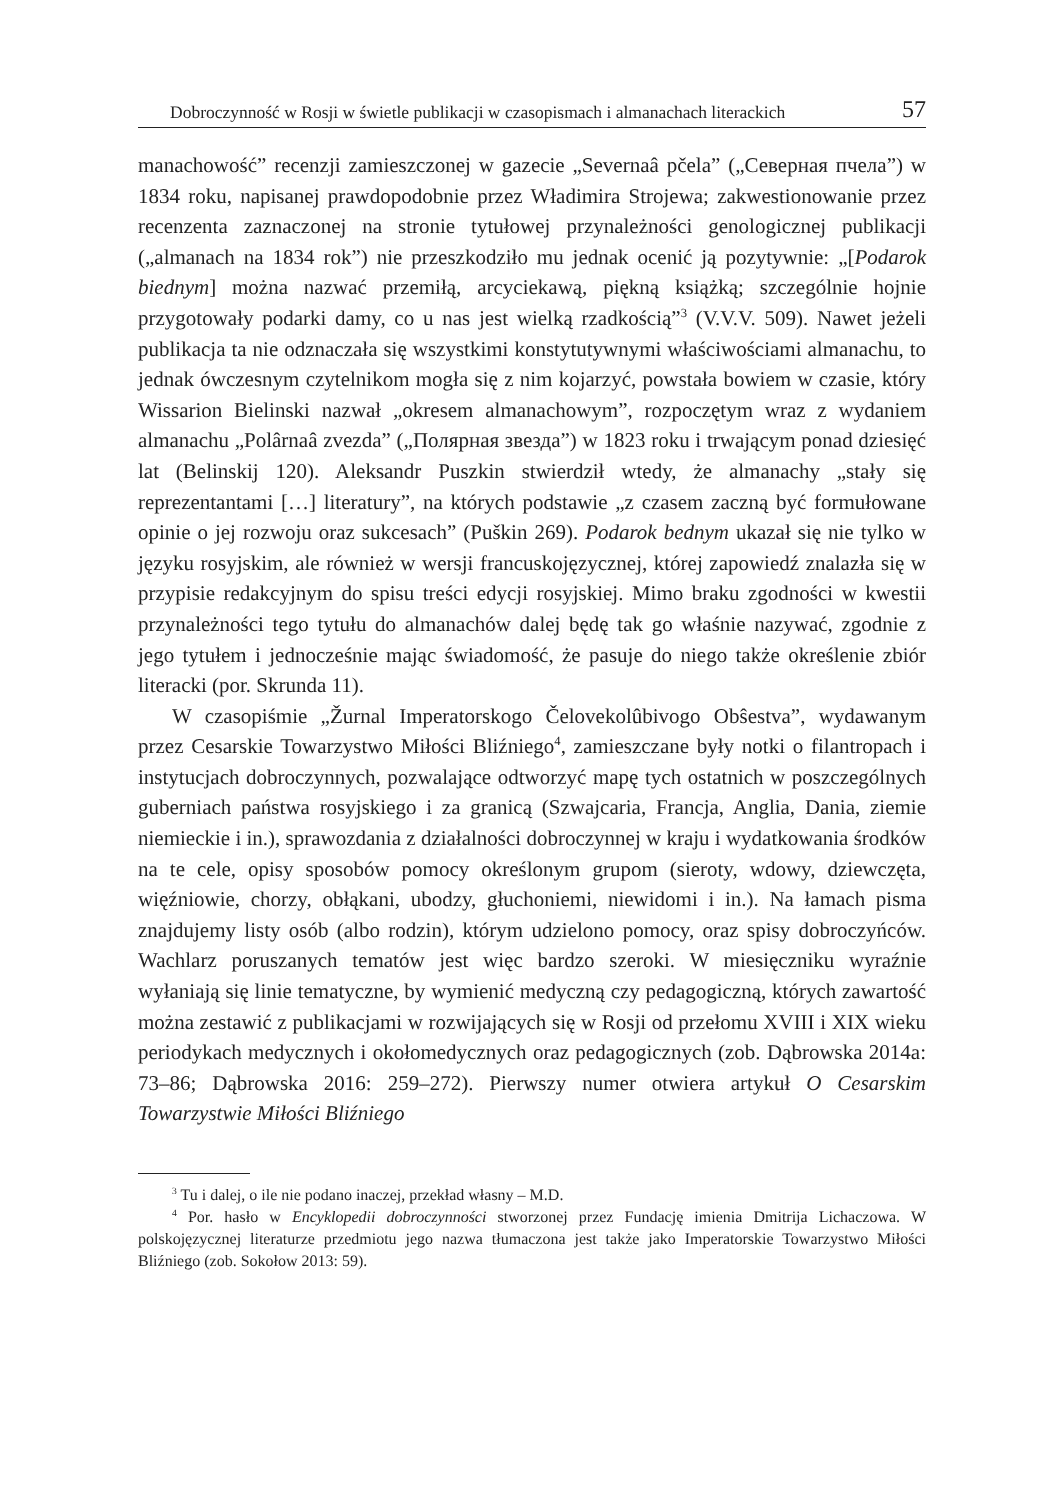Dobroczynność w Rosji w świetle publikacji w czasopismach i almanachach literackich 57
manachowość” recenzji zamieszczonej w gazecie „Severnaâ pčela” („Северная пчела”) w 1834 roku, napisanej prawdopodobnie przez Władimira Strojewa; zakwestionowanie przez recenzenta zaznaczonej na stronie tytułowej przynależności genologicznej publikacji („almanach na 1834 rok”) nie przeszkodziło mu jednak ocenić ją pozytywnie: „[Podarok biednym] można nazwać przemiłą, arcyciekawą, piękną książką; szczególnie hojnie przygotowały podarki damy, co u nas jest wielką rzadkością”<sup>3</sup> (V.V.V. 509). Nawet jeżeli publikacja ta nie odznaczała się wszystkimi konstytutywnymi właściwościami almanachu, to jednak ówczesnym czytelnikom mogła się z nim kojarzyć, powstała bowiem w czasie, który Wissarion Bielinski nazwał „okresem almanachowym”, rozpoczętym wraz z wydaniem almanachu „Polârnaâ zvezda” („Полярная звезда”) w 1823 roku i trwającym ponad dziesięć lat (Belinskij 120). Aleksandr Puszkin stwierdził wtedy, że almanachy „stały się reprezentantami […] literatury”, na których podstawie „z czasem zaczną być formułowane opinie o jej rozwoju oraz sukcesach” (Puškin 269). Podarok bednym ukazał się nie tylko w języku rosyjskim, ale również w wersji francuskojęzycznej, której zapowiedź znalazła się w przypisie redakcyjnym do spisu treści edycji rosyjskiej. Mimo braku zgodności w kwestii przynależności tego tytułu do almanachów dalej będę tak go właśnie nazywać, zgodnie z jego tytułem i jednocześnie mając świadomość, że pasuje do niego także określenie zbiór literacki (por. Skrunda 11).
W czasopiśmie „Žurnal Imperatorskogo Čelovekolûbivogo Obŝestva”, wydawanym przez Cesarskie Towarzystwo Miłości Bliźniego<sup>4</sup>, zamieszczane były notki o filantropach i instytucjach dobroczynnych, pozwalające odtworzyć mapę tych ostatnich w poszczególnych guberniach państwa rosyjskiego i za granicą (Szwajcaria, Francja, Anglia, Dania, ziemie niemieckie i in.), sprawozdania z działalności dobroczynnej w kraju i wydatkowania środków na te cele, opisy sposobów pomocy określonym grupom (sieroty, wdowy, dziewczęta, więźniowie, chorzy, obłąkani, ubodzy, głuchoniemi, niewidomi i in.). Na łamach pisma znajdujemy listy osób (albo rodzin), którym udzielono pomocy, oraz spisy dobroczyńców. Wachlarz poruszanych tematów jest więc bardzo szeroki. W miesięczniku wyraźnie wyłaniają się linie tematyczne, by wymienić medyczną czy pedagogiczną, których zawartość można zestawić z publikacjami w rozwijających się w Rosji od przełomu XVIII i XIX wieku periodykach medycznych i okołomedycznych oraz pedagogicznych (zob. Dąbrowska 2014a: 73–86; Dąbrowska 2016: 259–272). Pierwszy numer otwiera artykuł O Cesarskim Towarzystwie Miłości Bliźniego
<sup>3</sup> Tu i dalej, o ile nie podano inaczej, przekład własny – M.D.
<sup>4</sup> Por. hasło w Encyklopedii dobroczynności stworzonej przez Fundację imienia Dmitrija Lichaczowa. W polskojęzycznej literaturze przedmiotu jego nazwa tłumaczona jest także jako Imperatorskie Towarzystwo Miłości Bliźniego (zob. Sokołow 2013: 59).